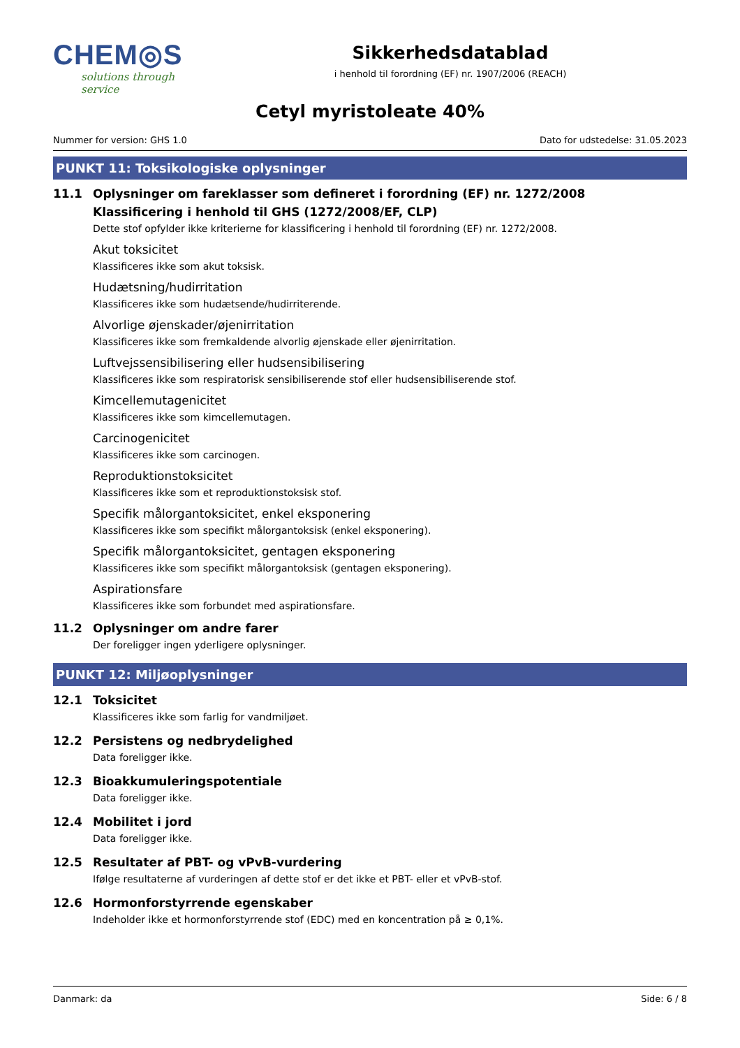CHEM◎S
solutions through service
Sikkerhedsdatablad
i henhold til forordning (EF) nr. 1907/2006 (REACH)
Cetyl myristoleate 40%
Nummer for version: GHS 1.0 Dato for udstedelse: 31.05.2023
PUNKT 11: Toksikologiske oplysninger
11.1 Oplysninger om fareklasser som defineret i forordning (EF) nr. 1272/2008
Klassificering i henhold til GHS (1272/2008/EF, CLP)
Dette stof opfylder ikke kriterierne for klassificering i henhold til forordning (EF) nr. 1272/2008.
Akut toksicitet
Klassificeres ikke som akut toksisk.
Hudætsning/hudirritation
Klassificeres ikke som hudætsende/hudirriterende.
Alvorlige øjenskader/øjenirritation
Klassificeres ikke som fremkaldende alvorlig øjenskade eller øjenirritation.
Luftvejssensibilisering eller hudsensibilisering
Klassificeres ikke som respiratorisk sensibiliserende stof eller hudsensibiliserende stof.
Kimcellemutagenicitet
Klassificeres ikke som kimcellemutagen.
Carcinogenicitet
Klassificeres ikke som carcinogen.
Reproduktionstoksicitet
Klassificeres ikke som et reproduktionstoksisk stof.
Specifik målorgantoksicitet, enkel eksponering
Klassificeres ikke som specifikt målorgantoksisk (enkel eksponering).
Specifik målorgantoksicitet, gentagen eksponering
Klassificeres ikke som specifikt målorgantoksisk (gentagen eksponering).
Aspirationsfare
Klassificeres ikke som forbundet med aspirationsfare.
11.2 Oplysninger om andre farer
Der foreligger ingen yderligere oplysninger.
PUNKT 12: Miljøoplysninger
12.1 Toksicitet
Klassificeres ikke som farlig for vandmiljøet.
12.2 Persistens og nedbrydelighed
Data foreligger ikke.
12.3 Bioakkumuleringspotentiale
Data foreligger ikke.
12.4 Mobilitet i jord
Data foreligger ikke.
12.5 Resultater af PBT- og vPvB-vurdering
Ifølge resultaterne af vurderingen af dette stof er det ikke et PBT- eller et vPvB-stof.
12.6 Hormonforstyrrende egenskaber
Indeholder ikke et hormonforstyrrende stof (EDC) med en koncentration på ≥ 0,1%.
Danmark: da Side: 6 / 8